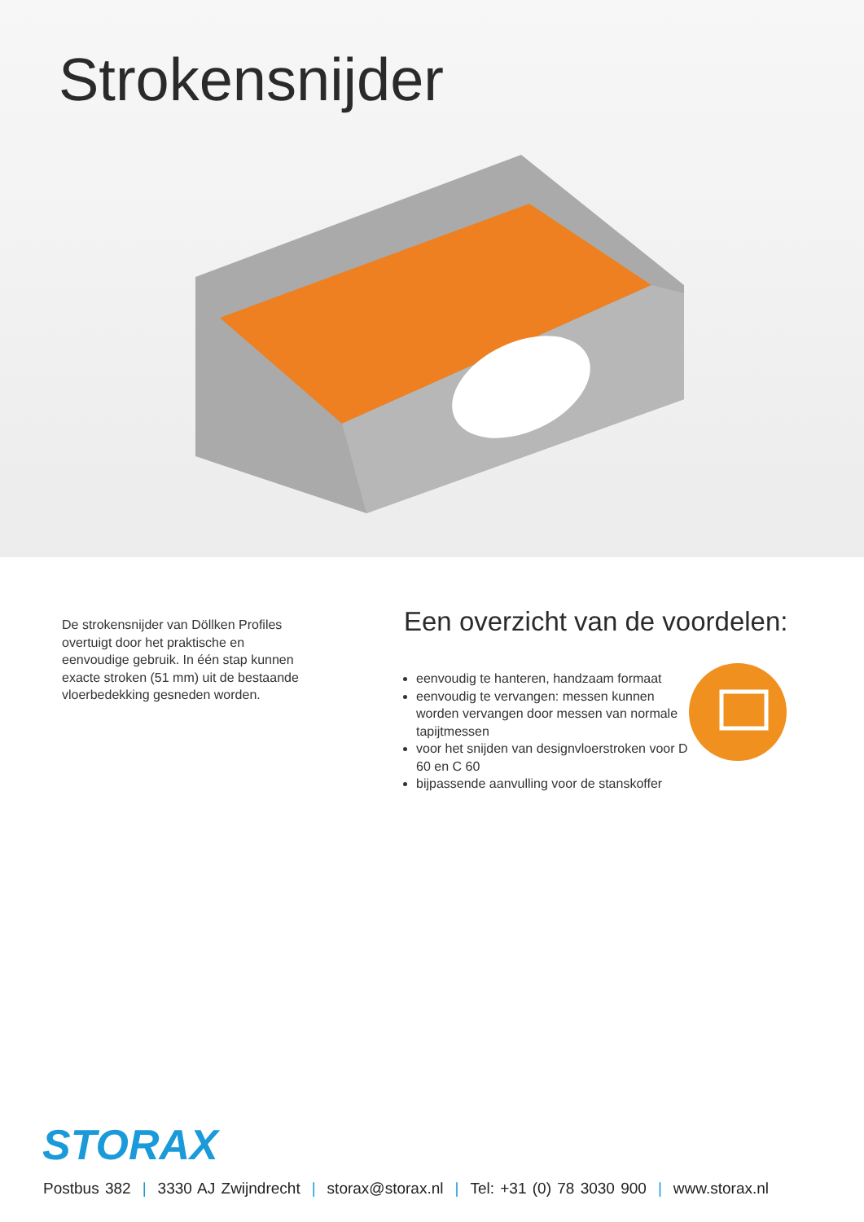Strokensnijder
De strokensnijder van Döllken Profiles overtuigt door het praktische en eenvoudige gebruik. In één stap kunnen exacte stroken (51 mm) uit de bestaande vloerbedekking gesneden worden.
Een overzicht van de voordelen:
eenvoudig te hanteren, handzaam formaat
eenvoudig te vervangen: messen kunnen worden vervangen door messen van normale tapijtmessen
voor het snijden van designvloerstroken voor D 60 en C 60
bijpassende aanvulling voor de stanskoffer
STORAX
Postbus 382 | 3330 AJ Zwijndrecht | storax@storax.nl | Tel: +31 (0) 78 3030 900 | www.storax.nl